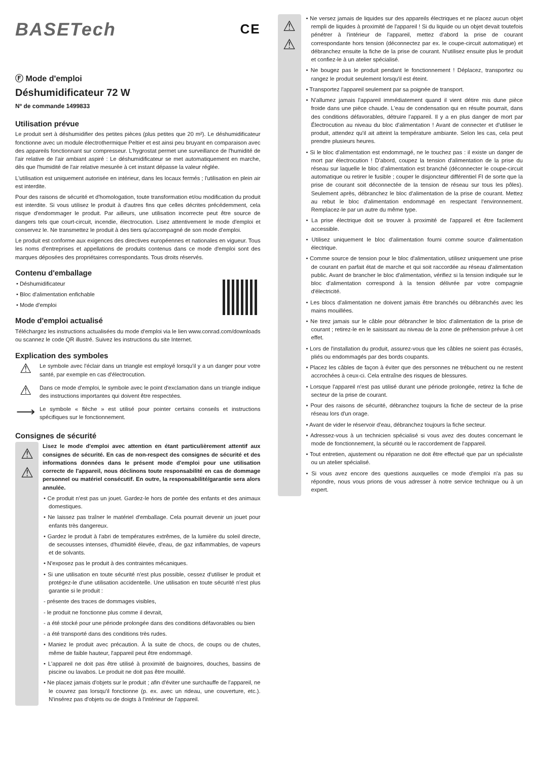BASETech CE
Ⓕ Mode d'emploi
Déshumidificateur 72 W
Nº de commande 1499833
Utilisation prévue
Le produit sert à déshumidifier des petites pièces (plus petites que 20 m²). Le déshumidificateur fonctionne avec un module électrothermique Peltier et est ainsi peu bruyant en comparaison avec des appareils fonctionnant sur compresseur. L'hygrostat permet une surveillance de l'humidité de l'air relative de l'air ambiant aspiré : Le déshumidificateur se met automatiquement en marche, dès que l'humidité de l'air relative mesurée à cet instant dépasse la valeur réglée.
L'utilisation est uniquement autorisée en intérieur, dans les locaux fermés ; l'utilisation en plein air est interdite.
Pour des raisons de sécurité et d'homologation, toute transformation et/ou modification du produit est interdite. Si vous utilisez le produit à d'autres fins que celles décrites précédemment, cela risque d'endommager le produit. Par ailleurs, une utilisation incorrecte peut être source de dangers tels que court-circuit, incendie, électrocution. Lisez attentivement le mode d'emploi et conservez le. Ne transmettez le produit à des tiers qu'accompagné de son mode d'emploi.
Le produit est conforme aux exigences des directives européennes et nationales en vigueur. Tous les noms d'entreprises et appellations de produits contenus dans ce mode d'emploi sont des marques déposées des propriétaires correspondants. Tous droits réservés.
Contenu d'emballage
• Déshumidificateur
• Bloc d'alimentation enfichable
• Mode d'emploi
Mode d'emploi actualisé
Téléchargez les instructions actualisées du mode d'emploi via le lien www.conrad.com/downloads ou scannez le code QR illustré. Suivez les instructions du site Internet.
Explication des symboles
⚠
Le symbole avec l'éclair dans un triangle est employé lorsqu'il y a un danger pour votre santé, par exemple en cas d'électrocution.
⚠
Dans ce mode d'emploi, le symbole avec le point d'exclamation dans un triangle indique des instructions importantes qui doivent être respectées.
⟶
Le symbole « flèche » est utilisé pour pointer certains conseils et instructions spécifiques sur le fonctionnement.
Consignes de sécurité
⚠
⚠
Lisez le mode d'emploi avec attention en étant particulièrement attentif aux consignes de sécurité. En cas de non-respect des consignes de sécurité et des informations données dans le présent mode d'emploi pour une utilisation correcte de l'appareil, nous déclinons toute responsabilité en cas de dommage personnel ou matériel consécutif. En outre, la responsabilité/garantie sera alors annulée.
• Ce produit n'est pas un jouet. Gardez-le hors de portée des enfants et des animaux domestiques.
• Ne laissez pas traîner le matériel d'emballage. Cela pourrait devenir un jouet pour enfants très dangereux.
• Gardez le produit à l'abri de températures extrêmes, de la lumière du soleil directe, de secousses intenses, d'humidité élevée, d'eau, de gaz inflammables, de vapeurs et de solvants.
• N'exposez pas le produit à des contraintes mécaniques.
• Si une utilisation en toute sécurité n'est plus possible, cessez d'utiliser le produit et protégez-le d'une utilisation accidentelle. Une utilisation en toute sécurité n'est plus garantie si le produit :
- présente des traces de dommages visibles,
- le produit ne fonctionne plus comme il devrait,
- a été stocké pour une période prolongée dans des conditions défavorables ou bien
- a été transporté dans des conditions très rudes.
• Maniez le produit avec précaution. À la suite de chocs, de coups ou de chutes, même de faible hauteur, l'appareil peut être endommagé.
• L'appareil ne doit pas être utilisé à proximité de baignoires, douches, bassins de piscine ou lavabos. Le produit ne doit pas être mouillé.
• Ne placez jamais d'objets sur le produit ; afin d'éviter une surchauffe de l'appareil, ne le couvrez pas lorsqu'il fonctionne (p. ex. avec un rideau, une couverture, etc.). N'insérez pas d'objets ou de doigts à l'intérieur de l'appareil.
⚠
⚠
• Ne versez jamais de liquides sur des appareils électriques et ne placez aucun objet rempli de liquides à proximité de l'appareil ! Si du liquide ou un objet devait toutefois pénétrer à l'intérieur de l'appareil, mettez d'abord la prise de courant correspondante hors tension (déconnectez par ex. le coupe-circuit automatique) et débranchez ensuite la fiche de la prise de courant. N'utilisez ensuite plus le produit et confiez-le à un atelier spécialisé.
• Ne bougez pas le produit pendant le fonctionnement ! Déplacez, transportez ou rangez le produit seulement lorsqu'il est éteint.
• Transportez l'appareil seulement par sa poignée de transport.
• N'allumez jamais l'appareil immédiatement quand il vient détire mis dune pièce froide dans une pièce chaude. L'eau de condensation qui en résulte pourrait, dans des conditions défavorables, détruire l'appareil. Il y a en plus danger de mort par Électrocution au niveau du bloc d'alimentation ! Avant de connecter et d'utiliser le produit, attendez qu'il ait atteint la température ambiante. Selon les cas, cela peut prendre plusieurs heures.
• Si le bloc d'alimentation est endommagé, ne le touchez pas : il existe un danger de mort par électrocution ! D'abord, coupez la tension d'alimentation de la prise du réseau sur laquelle le bloc d'alimentation est branché (déconnecter le coupe-circuit automatique ou retirer le fusible ; couper le disjoncteur différentiel FI de sorte que la prise de courant soit déconnectée de la tension de réseau sur tous les pôles). Seulement après, débranchez le bloc d'alimentation de la prise de courant. Mettez au rebut le bloc d'alimentation endommagé en respectant l'environnement. Remplacez-le par un autre du même type.
• La prise électrique doit se trouver à proximité de l'appareil et être facilement accessible.
• Utilisez uniquement le bloc d'alimentation fourni comme source d'alimentation électrique.
• Comme source de tension pour le bloc d'alimentation, utilisez uniquement une prise de courant en parfait état de marche et qui soit raccordée au réseau d'alimentation public. Avant de brancher le bloc d'alimentation, vérifiez si la tension indiquée sur le bloc d'alimentation correspond à la tension délivrée par votre compagnie d'électricité.
• Les blocs d'alimentation ne doivent jamais être branchés ou débranchés avec les mains mouillées.
• Ne tirez jamais sur le câble pour débrancher le bloc d'alimentation de la prise de courant ; retirez-le en le saisissant au niveau de la zone de préhension prévue à cet effet.
• Lors de l'installation du produit, assurez-vous que les câbles ne soient pas écrasés, pliés ou endommagés par des bords coupants.
• Placez les câbles de façon à éviter que des personnes ne trébuchent ou ne restent accrochées à ceux-ci. Cela entraîne des risques de blessures.
• Lorsque l'appareil n'est pas utilisé durant une période prolongée, retirez la fiche de secteur de la prise de courant.
• Pour des raisons de sécurité, débranchez toujours la fiche de secteur de la prise réseau lors d'un orage.
• Avant de vider le réservoir d'eau, débranchez toujours la fiche secteur.
• Adressez-vous à un technicien spécialisé si vous avez des doutes concernant le mode de fonctionnement, la sécurité ou le raccordement de l'appareil.
• Tout entretien, ajustement ou réparation ne doit être effectué que par un spécialiste ou un atelier spécialisé.
• Si vous avez encore des questions auxquelles ce mode d'emploi n'a pas su répondre, nous vous prions de vous adresser à notre service technique ou à un expert.